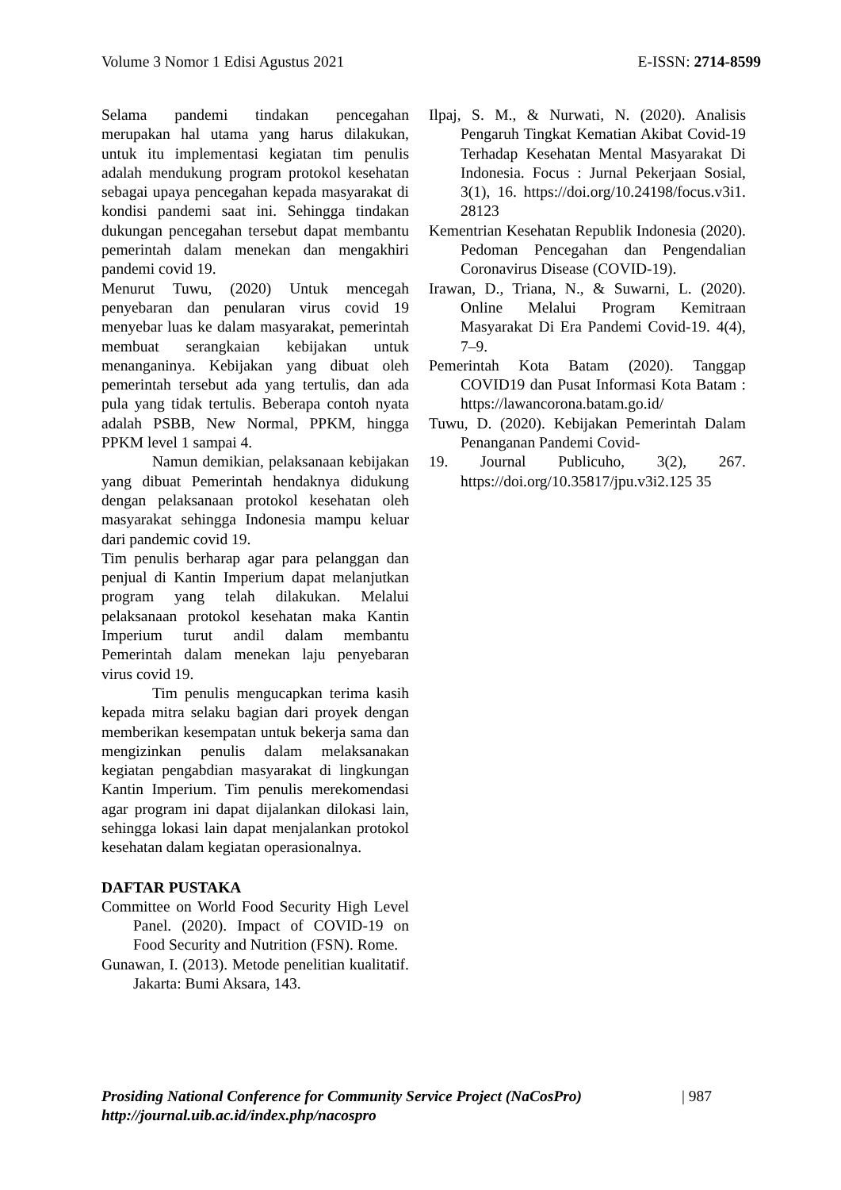Volume 3 Nomor 1 Edisi Agustus 2021 E-ISSN: 2714-8599
Selama pandemi tindakan pencegahan merupakan hal utama yang harus dilakukan, untuk itu implementasi kegiatan tim penulis adalah mendukung program protokol kesehatan sebagai upaya pencegahan kepada masyarakat di kondisi pandemi saat ini. Sehingga tindakan dukungan pencegahan tersebut dapat membantu pemerintah dalam menekan dan mengakhiri pandemi covid 19.
Menurut Tuwu, (2020) Untuk mencegah penyebaran dan penularan virus covid 19 menyebar luas ke dalam masyarakat, pemerintah membuat serangkaian kebijakan untuk menanganinya. Kebijakan yang dibuat oleh pemerintah tersebut ada yang tertulis, dan ada pula yang tidak tertulis. Beberapa contoh nyata adalah PSBB, New Normal, PPKM, hingga PPKM level 1 sampai 4.
Namun demikian, pelaksanaan kebijakan yang dibuat Pemerintah hendaknya didukung dengan pelaksanaan protokol kesehatan oleh masyarakat sehingga Indonesia mampu keluar dari pandemic covid 19.
Tim penulis berharap agar para pelanggan dan penjual di Kantin Imperium dapat melanjutkan program yang telah dilakukan. Melalui pelaksanaan protokol kesehatan maka Kantin Imperium turut andil dalam membantu Pemerintah dalam menekan laju penyebaran virus covid 19.
Tim penulis mengucapkan terima kasih kepada mitra selaku bagian dari proyek dengan memberikan kesempatan untuk bekerja sama dan mengizinkan penulis dalam melaksanakan kegiatan pengabdian masyarakat di lingkungan Kantin Imperium. Tim penulis merekomendasi agar program ini dapat dijalankan dilokasi lain, sehingga lokasi lain dapat menjalankan protokol kesehatan dalam kegiatan operasionalnya.
DAFTAR PUSTAKA
Committee on World Food Security High Level Panel. (2020). Impact of COVID-19 on Food Security and Nutrition (FSN). Rome.
Gunawan, I. (2013). Metode penelitian kualitatif. Jakarta: Bumi Aksara, 143.
Ilpaj, S. M., & Nurwati, N. (2020). Analisis Pengaruh Tingkat Kematian Akibat Covid-19 Terhadap Kesehatan Mental Masyarakat Di Indonesia. Focus : Jurnal Pekerjaan Sosial, 3(1), 16. https://doi.org/10.24198/focus.v3i1. 28123
Kementrian Kesehatan Republik Indonesia (2020). Pedoman Pencegahan dan Pengendalian Coronavirus Disease (COVID-19).
Irawan, D., Triana, N., & Suwarni, L. (2020). Online Melalui Program Kemitraan Masyarakat Di Era Pandemi Covid-19. 4(4), 7–9.
Pemerintah Kota Batam (2020). Tanggap COVID19 dan Pusat Informasi Kota Batam : https://lawancorona.batam.go.id/
Tuwu, D. (2020). Kebijakan Pemerintah Dalam Penanganan Pandemi Covid-
19. Journal Publicuho, 3(2), 267. https://doi.org/10.35817/jpu.v3i2.125 35
Prosiding National Conference for Community Service Project (NaCosPro)
http://journal.uib.ac.id/index.php/nacospro
| 987